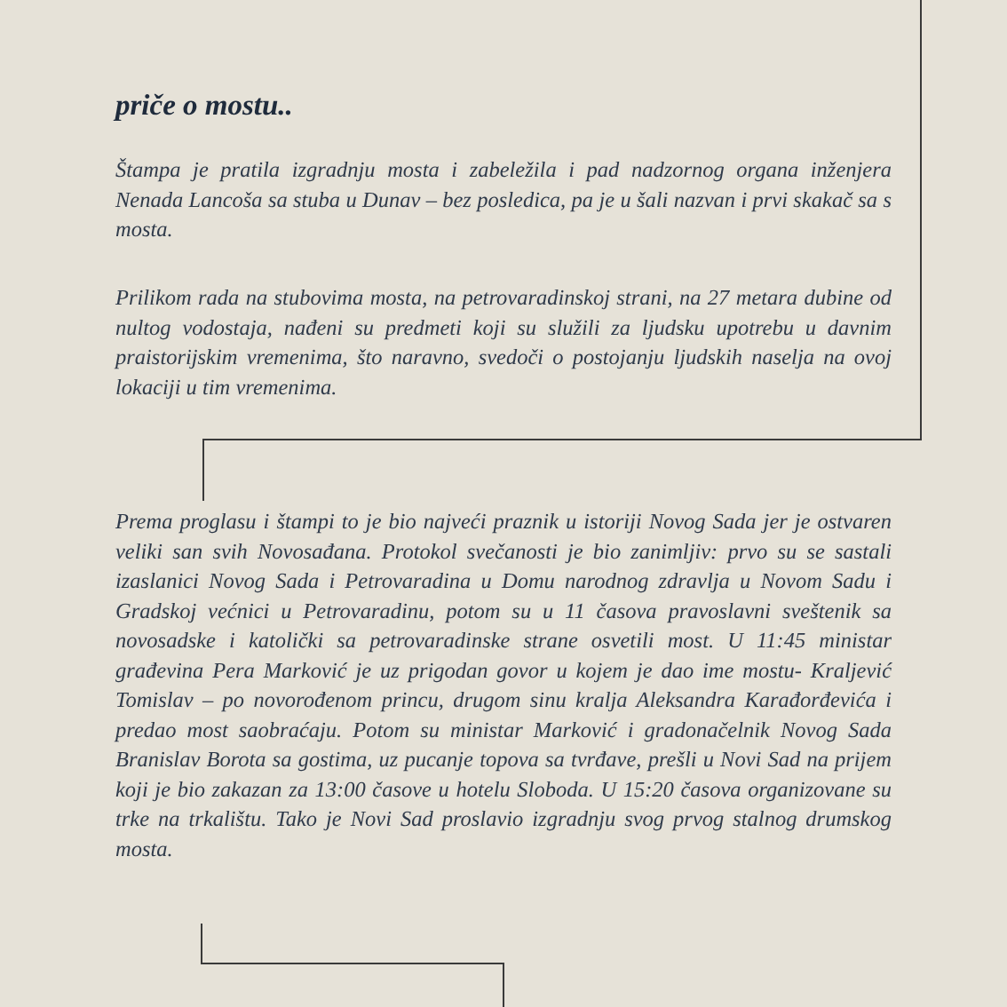priče o mostu..
Štampa je pratila izgradnju mosta i zabeležila i pad nadzornog organa inženjera Nenada Lancoša sa stuba u Dunav – bez posledica, pa je u šali nazvan i prvi skakač sa s mosta.
Prilikom rada na stubovima mosta, na petrovaradinskoj strani, na 27 metara dubine od nultog vodostaja, nađeni su predmeti koji su služili za ljudsku upotrebu u davnim praistorijskim vremenima, što naravno, svedoči o postojanju ljudskih naselja na ovoj lokaciji u tim vremenima.
Prema proglasu i štampi to je bio najveći praznik u istoriji Novog Sada jer je ostvaren veliki san svih Novosađana. Protokol svečanosti je bio zanimljiv: prvo su se sastali izaslanici Novog Sada i Petrovaradina u Domu narodnog zdravlja u Novom Sadu i Gradskoj većnici u Petrovaradinu, potom su u 11 časova pravoslavni sveštenik sa novosadske i katolički sa petrovaradinske strane osvetili most. U 11:45 ministar građevina Pera Marković je uz prigodan govor u kojem je dao ime mostu- Kraljević Tomislav – po novorođenom princu, drugom sinu kralja Aleksandra Karađorđevića i predao most saobraćaju. Potom su ministar Marković i gradonačelnik Novog Sada Branislav Borota sa gostima, uz pucanje topova sa tvrđave, prešli u Novi Sad na prijem koji je bio zakazan za 13:00 časove u hotelu Sloboda. U 15:20 časova organizovane su trke na trkalištu. Tako je Novi Sad proslavio izgradnju svog prvog stalnog drumskog mosta.